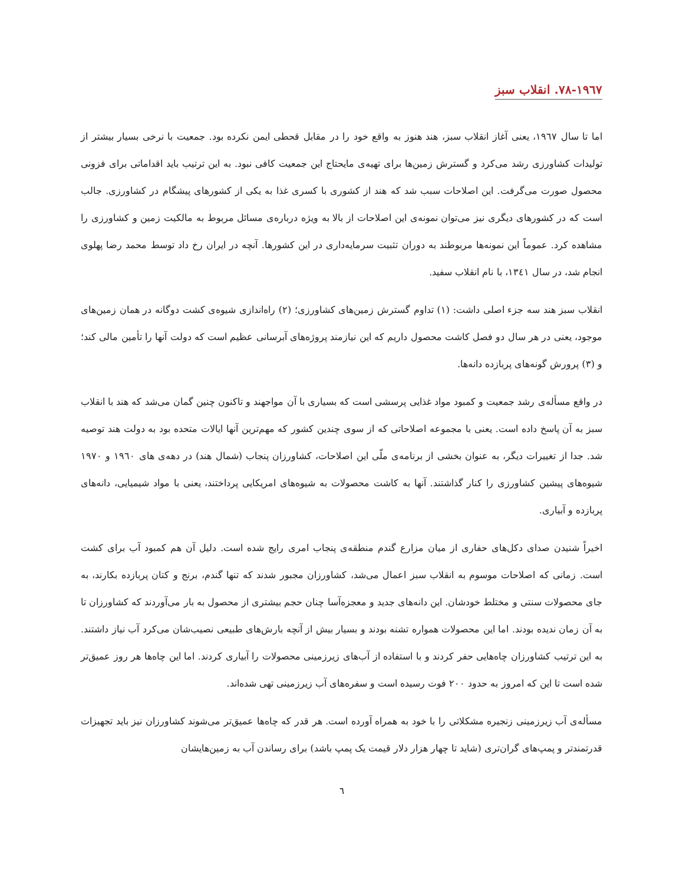۱۹٦٧-٧٨. انقلاب سبز
اما تا سال ۱۹٦٧، یعنی آغاز انقلاب سبز، هند هنوز به واقع خود را در مقابل قحطی ایمن نکرده بود. جمعیت با نرخی بسیار بیشتر از تولیدات کشاورزی رشد می‌کرد و گسترش زمین‌ها برای تهیه‌ی مایحتاج این جمعیت کافی نبود. به این ترتیب باید اقداماتی برای فزونی محصول صورت می‌گرفت. این اصلاحات سبب شد که هند از کشوری با کسری غذا به یکی از کشورهای پیشگام در کشاورزی. جالب است که در کشورهای دیگری نیز می‌توان نمونه‌ی این اصلاحات از بالا به ویژه درباره‌ی مسائل مربوط به مالکیت زمین و کشاورزی را مشاهده کرد. عموماً این نمونه‌ها مربوطند به دوران تثبیت سرمایه‌داری در این کشورها. آنچه در ایران رخ داد توسط محمد رضا پهلوی انجام شد، در سال ۱۳٤۱، با نام انقلاب سفید.
انقلاب سبز هند سه جزء اصلی داشت: (۱) تداوم گسترش زمین‌های کشاورزی؛ (۲) راه‌اندازی شیوه‌ی کشت دوگانه در همان زمین‌های موجود، یعنی در هر سال دو فصل کاشت محصول داریم که این نیازمند پروژه‌های آبرسانی عظیم است که دولت آنها را تأمین مالی کند؛ و (۳) پرورش گونه‌های پربازده دانه‌ها.
در واقع مسأله‌ی رشد جمعیت و کمبود مواد غذایی پرسشی است که بسیاری با آن مواجهند و تاکنون چنین گمان می‌شد که هند با انقلاب سبز به آن پاسخ داده است. یعنی با مجموعه اصلاحاتی که از سوی چندین کشور که مهم‌ترین آنها ایالات متحده بود به دولت هند توصیه شد. جدا از تغییرات دیگر، به عنوان بخشی از برنامه‌ی ملّی این اصلاحات، کشاورزان پنجاب (شمال هند) در دهه‌ی های ۱۹٦۰ و ۱۹٧۰ شیوه‌های پیشین کشاورزی را کنار گذاشتند. آنها به کاشت محصولات به شیوه‌های امریکایی پرداختند، یعنی با مواد شیمیایی، دانه‌های پربازده و آبیاری.
اخیراً شنیدن صدای دکل‌های حفاری از میان مزارع گندم منطقه‌ی پنجاب امری رایج شده است. دلیل آن هم کمبود آب برای کشت است. زمانی که اصلاحات موسوم به انقلاب سبز اعمال می‌شد، کشاورزان مجبور شدند که تنها گندم، برنج و کتان پربازده بکارند، به جای محصولات سنتی و مختلط خودشان. این دانه‌های جدید و معجزه‌آسا چنان حجم بیشتری از محصول به بار می‌آوردند که کشاورزان تا به آن زمان ندیده بودند. اما این محصولات همواره تشنه بودند و بسیار بیش از آنچه بارش‌های طبیعی نصیب‌شان می‌کرد آب نیاز داشتند. به این ترتیب کشاورزان چاه‌هایی حفر کردند و با استفاده از آب‌های زیرزمینی محصولات را آبیاری کردند. اما این چاه‌ها هر روز عمیق‌تر شده است تا این که امروز به حدود ۲۰۰ فوت رسیده است و سفره‌های آب زیرزمینی تهی شده‌اند.
مسأله‌ی آب زیرزمینی زنجیره مشکلاتی را با خود به همراه آورده است. هر قدر که چاه‌ها عمیق‌تر می‌شوند کشاورزان نیز باید تجهیزات قدرتمندتر و پمپ‌های گران‌تری (شاید تا چهار هزار دلار قیمت یک پمپ باشد) برای رساندن آب به زمین‌هایشان
٦